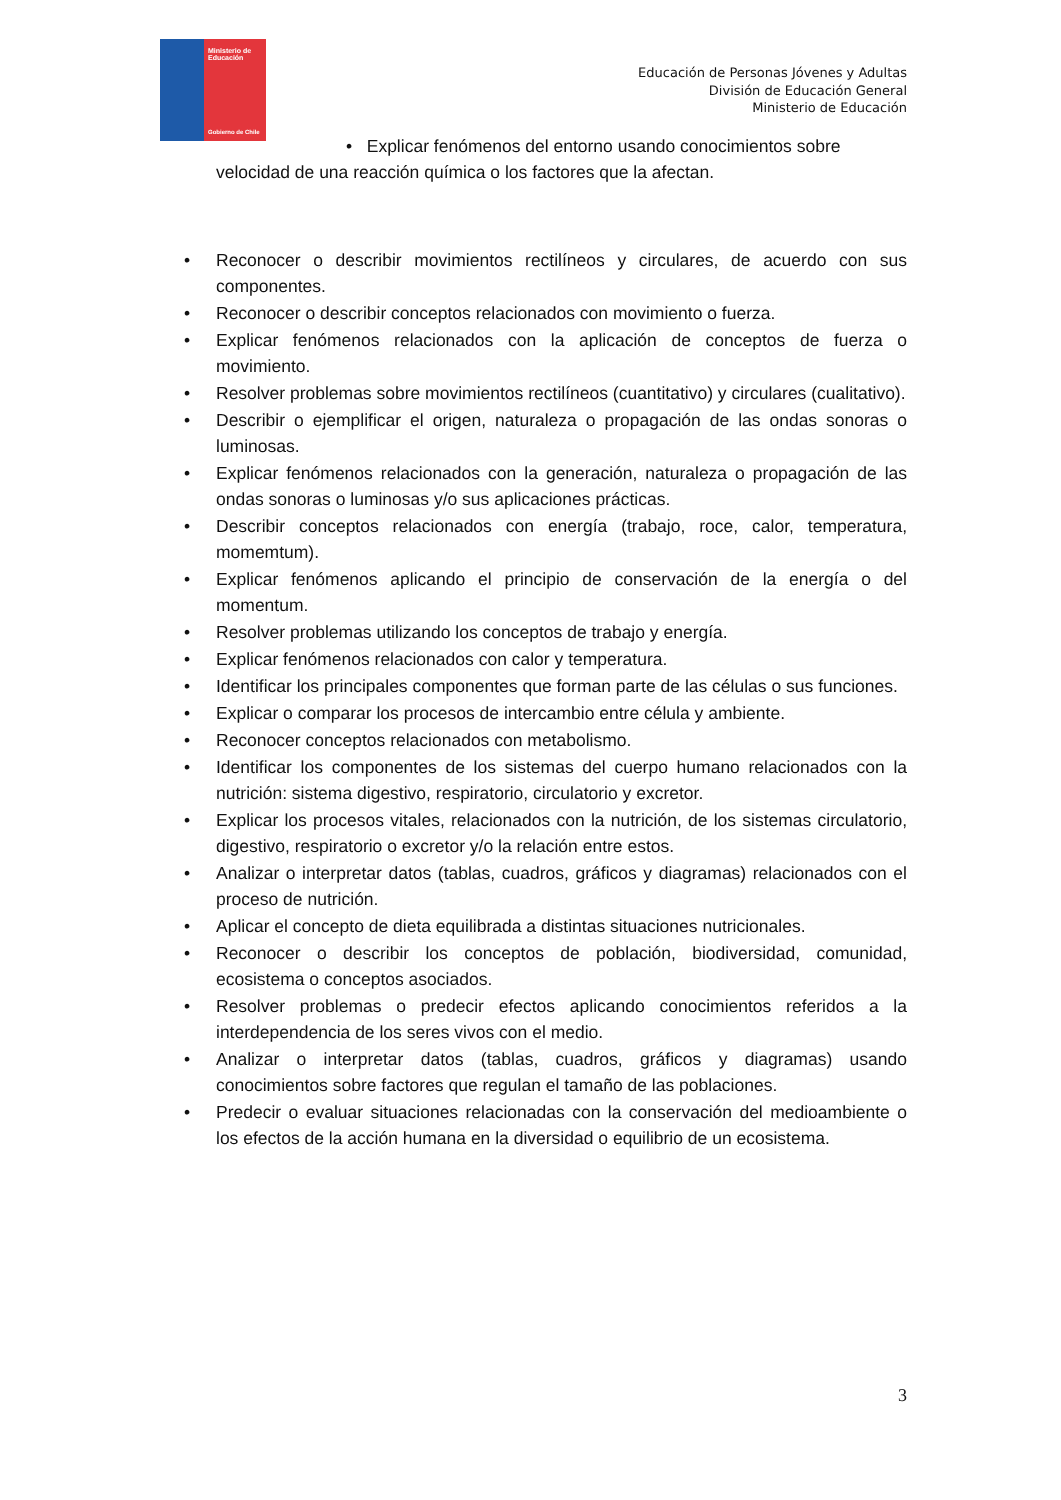Ministerio de
Educación
Gobierno de Chile
Educación de Personas Jóvenes y Adultas
División de Educación General
Ministerio de Educación
• Explicar fenómenos del entorno usando conocimientos sobre
velocidad de una reacción química o los factores que la afectan.
• Reconocer o describir movimientos rectilíneos y circulares, de acuerdo con sus componentes.
• Reconocer o describir conceptos relacionados con movimiento o fuerza.
• Explicar fenómenos relacionados con la aplicación de conceptos de fuerza o movimiento.
• Resolver problemas sobre movimientos rectilíneos (cuantitativo) y circulares (cualitativo).
• Describir o ejemplificar el origen, naturaleza o propagación de las ondas sonoras o luminosas.
• Explicar fenómenos relacionados con la generación, naturaleza o propagación de las ondas sonoras o luminosas y/o sus aplicaciones prácticas.
• Describir conceptos relacionados con energía (trabajo, roce, calor, temperatura, momemtum).
• Explicar fenómenos aplicando el principio de conservación de la energía o del momentum.
• Resolver problemas utilizando los conceptos de trabajo y energía.
• Explicar fenómenos relacionados con calor y temperatura.
• Identificar los principales componentes que forman parte de las células o sus funciones.
• Explicar o comparar los procesos de intercambio entre célula y ambiente.
• Reconocer conceptos relacionados con metabolismo.
• Identificar los componentes de los sistemas del cuerpo humano relacionados con la nutrición: sistema digestivo, respiratorio, circulatorio y excretor.
• Explicar los procesos vitales, relacionados con la nutrición, de los sistemas circulatorio, digestivo, respiratorio o excretor y/o la relación entre estos.
• Analizar o interpretar datos (tablas, cuadros, gráficos y diagramas) relacionados con el proceso de nutrición.
• Aplicar el concepto de dieta equilibrada a distintas situaciones nutricionales.
• Reconocer o describir los conceptos de población, biodiversidad, comunidad, ecosistema o conceptos asociados.
• Resolver problemas o predecir efectos aplicando conocimientos referidos a la interdependencia de los seres vivos con el medio.
• Analizar o interpretar datos (tablas, cuadros, gráficos y diagramas) usando conocimientos sobre factores que regulan el tamaño de las poblaciones.
• Predecir o evaluar situaciones relacionadas con la conservación del medioambiente o los efectos de la acción humana en la diversidad o equilibrio de un ecosistema.
3